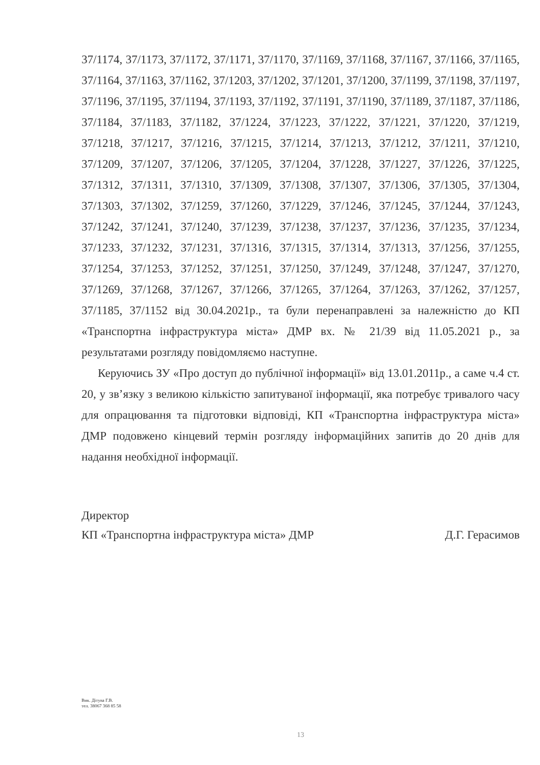37/1174, 37/1173, 37/1172, 37/1171, 37/1170, 37/1169, 37/1168, 37/1167, 37/1166, 37/1165, 37/1164, 37/1163, 37/1162, 37/1203, 37/1202, 37/1201, 37/1200, 37/1199, 37/1198, 37/1197, 37/1196, 37/1195, 37/1194, 37/1193, 37/1192, 37/1191, 37/1190, 37/1189, 37/1187, 37/1186, 37/1184, 37/1183, 37/1182, 37/1224, 37/1223, 37/1222, 37/1221, 37/1220, 37/1219, 37/1218, 37/1217, 37/1216, 37/1215, 37/1214, 37/1213, 37/1212, 37/1211, 37/1210, 37/1209, 37/1207, 37/1206, 37/1205, 37/1204, 37/1228, 37/1227, 37/1226, 37/1225, 37/1312, 37/1311, 37/1310, 37/1309, 37/1308, 37/1307, 37/1306, 37/1305, 37/1304, 37/1303, 37/1302, 37/1259, 37/1260, 37/1229, 37/1246, 37/1245, 37/1244, 37/1243, 37/1242, 37/1241, 37/1240, 37/1239, 37/1238, 37/1237, 37/1236, 37/1235, 37/1234, 37/1233, 37/1232, 37/1231, 37/1316, 37/1315, 37/1314, 37/1313, 37/1256, 37/1255, 37/1254, 37/1253, 37/1252, 37/1251, 37/1250, 37/1249, 37/1248, 37/1247, 37/1270, 37/1269, 37/1268, 37/1267, 37/1266, 37/1265, 37/1264, 37/1263, 37/1262, 37/1257, 37/1185, 37/1152 від 30.04.2021р., та були перенаправлені за належністю до КП «Транспортна інфраструктура міста» ДМР вх. № 21/39 від 11.05.2021 р., за результатами розгляду повідомляємо наступне.
Керуючись ЗУ «Про доступ до публічної інформації» від 13.01.2011р., а саме ч.4 ст. 20, у зв’язку з великою кількістю запитуваної інформації, яка потребує тривалого часу для опрацювання та підготовки відповіді, КП «Транспортна інфраструктура міста» ДМР подовжено кінцевий термін розгляду інформаційних запитів до 20 днів для надання необхідної інформації.
Директор
КП «Транспортна інфраструктура міста» ДМР Д.Г. Герасимов
Вик. Дітува Г.В.
тел. 38067 368 85 58
13